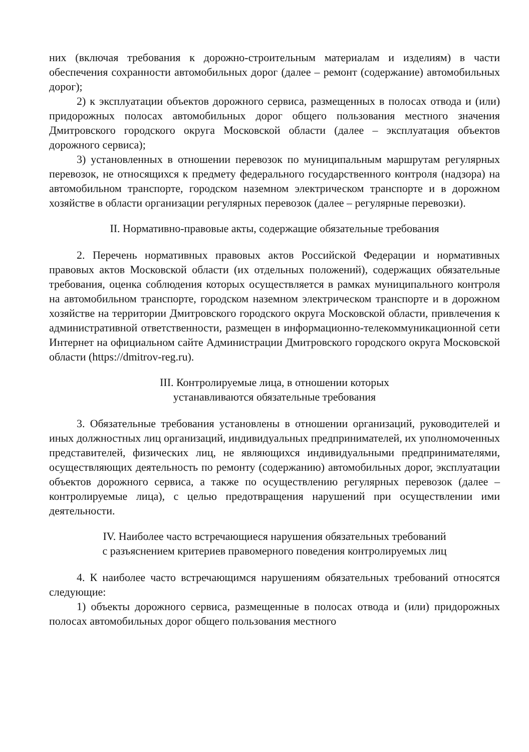них (включая требования к дорожно-строительным материалам и изделиям) в части обеспечения сохранности автомобильных дорог (далее – ремонт (содержание) автомобильных дорог);
2) к эксплуатации объектов дорожного сервиса, размещенных в полосах отвода и (или) придорожных полосах автомобильных дорог общего пользования местного значения Дмитровского городского округа Московской области (далее – эксплуатация объектов дорожного сервиса);
3) установленных в отношении перевозок по муниципальным маршрутам регулярных перевозок, не относящихся к предмету федерального государственного контроля (надзора) на автомобильном транспорте, городском наземном электрическом транспорте и в дорожном хозяйстве в области организации регулярных перевозок (далее – регулярные перевозки).
II. Нормативно-правовые акты, содержащие обязательные требования
2. Перечень нормативных правовых актов Российской Федерации и нормативных правовых актов Московской области (их отдельных положений), содержащих обязательные требования, оценка соблюдения которых осуществляется в рамках муниципального контроля на автомобильном транспорте, городском наземном электрическом транспорте и в дорожном хозяйстве на территории Дмитровского городского округа Московской области, привлечения к административной ответственности, размещен в информационно-телекоммуникационной сети Интернет на официальном сайте Администрации Дмитровского городского округа Московской области (https://dmitrov-reg.ru).
III. Контролируемые лица, в отношении которых
устанавливаются обязательные требования
3. Обязательные требования установлены в отношении организаций, руководителей и иных должностных лиц организаций, индивидуальных предпринимателей, их уполномоченных представителей, физических лиц, не являющихся индивидуальными предпринимателями, осуществляющих деятельность по ремонту (содержанию) автомобильных дорог, эксплуатации объектов дорожного сервиса, а также по осуществлению регулярных перевозок (далее – контролируемые лица), с целью предотвращения нарушений при осуществлении ими деятельности.
IV. Наиболее часто встречающиеся нарушения обязательных требований
с разъяснением критериев правомерного поведения контролируемых лиц
4. К наиболее часто встречающимся нарушениям обязательных требований относятся следующие:
1) объекты дорожного сервиса, размещенные в полосах отвода и (или) придорожных полосах автомобильных дорог общего пользования местного